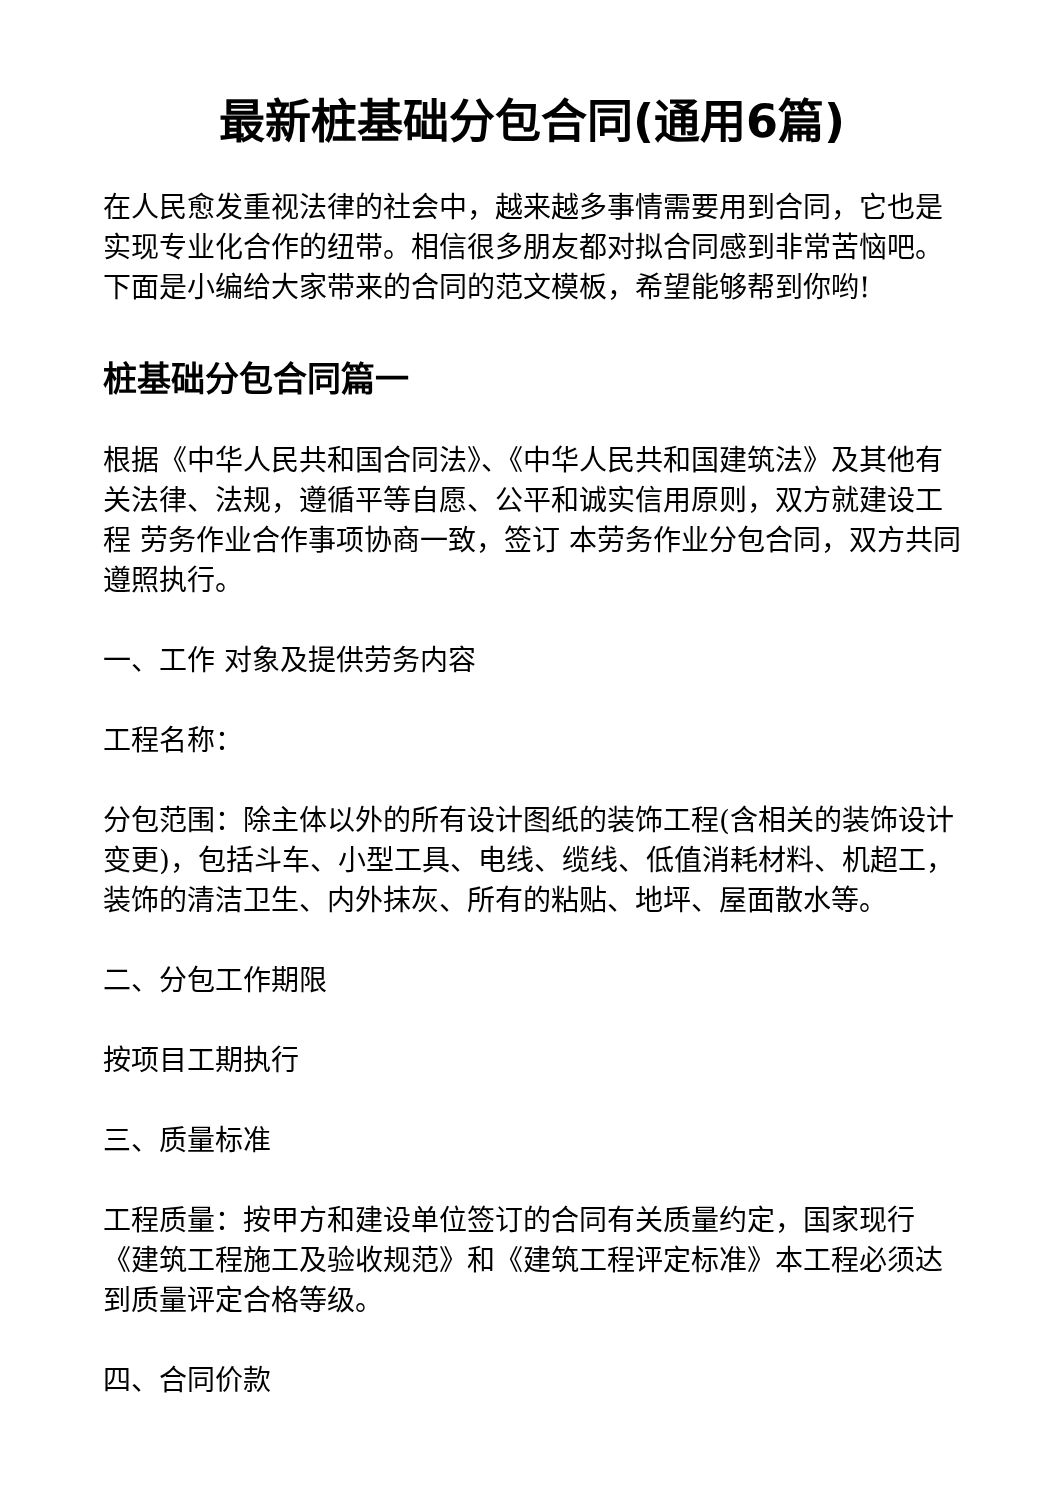最新桩基础分包合同(通用6篇)
在人民愈发重视法律的社会中，越来越多事情需要用到合同，它也是实现专业化合作的纽带。相信很多朋友都对拟合同感到非常苦恼吧。下面是小编给大家带来的合同的范文模板，希望能够帮到你哟!
桩基础分包合同篇一
根据《中华人民共和国合同法》、《中华人民共和国建筑法》及其他有关法律、法规，遵循平等自愿、公平和诚实信用原则，双方就建设工程 劳务作业合作事项协商一致，签订 本劳务作业分包合同，双方共同遵照执行。
一、工作 对象及提供劳务内容
工程名称：
分包范围：除主体以外的所有设计图纸的装饰工程(含相关的装饰设计变更)，包括斗车、小型工具、电线、缆线、低值消耗材料、机超工，装饰的清洁卫生、内外抹灰、所有的粘贴、地坪、屋面散水等。
二、分包工作期限
按项目工期执行
三、质量标准
工程质量：按甲方和建设单位签订的合同有关质量约定，国家现行《建筑工程施工及验收规范》和《建筑工程评定标准》本工程必须达到质量评定合格等级。
四、合同价款